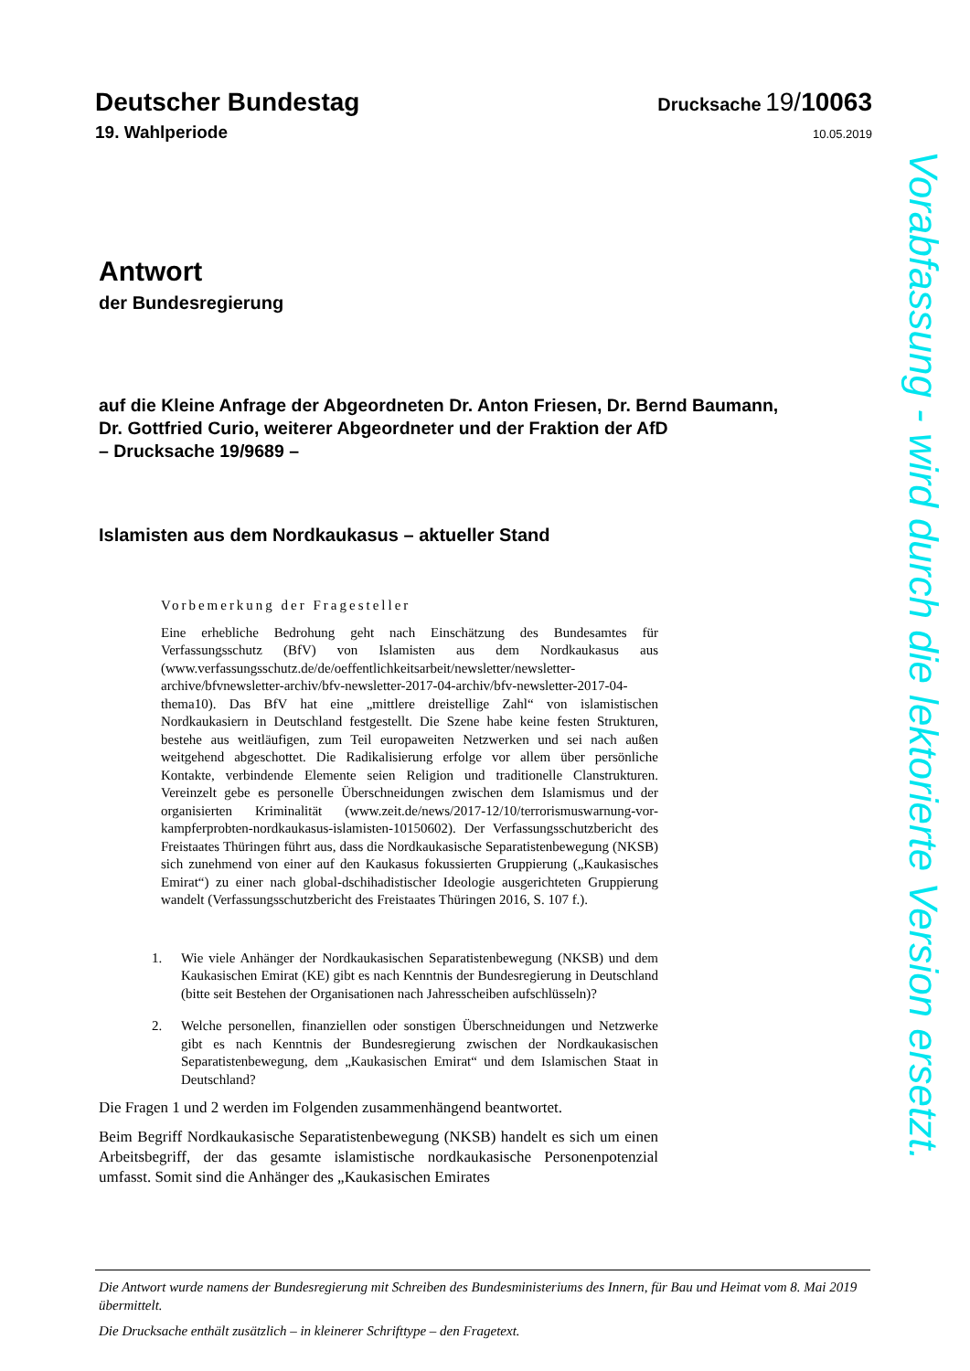Deutscher Bundestag
Drucksache 19/10063
19. Wahlperiode
10.05.2019
Antwort
der Bundesregierung
auf die Kleine Anfrage der Abgeordneten Dr. Anton Friesen, Dr. Bernd Baumann,
Dr. Gottfried Curio, weiterer Abgeordneter und der Fraktion der AfD
– Drucksache 19/9689 –
Islamisten aus dem Nordkaukasus – aktueller Stand
Vorbemerkung der Fragesteller
Eine erhebliche Bedrohung geht nach Einschätzung des Bundesamtes für Verfassungsschutz (BfV) von Islamisten aus dem Nordkaukasus aus (www.verfassungsschutz.de/de/oeffentlichkeitsarbeit/newsletter/newsletter-archive/bfvnewsletter-archiv/bfv-newsletter-2017-04-archiv/bfv-newsletter-2017-04-thema10). Das BfV hat eine „mittlere dreistellige Zahl“ von islamistischen Nordkaukasiern in Deutschland festgestellt. Die Szene habe keine festen Strukturen, bestehe aus weitläufigen, zum Teil europaweiten Netzwerken und sei nach außen weitgehend abgeschottet. Die Radikalisierung erfolge vor allem über persönliche Kontakte, verbindende Elemente seien Religion und traditionelle Clanstrukturen. Vereinzelt gebe es personelle Überschneidungen zwischen dem Islamismus und der organisierten Kriminalität (www.zeit.de/news/2017-12/10/terrorismuswarnung-vor-kampferprobten-nordkaukasus-islamisten-10150602). Der Verfassungsschutzbericht des Freistaates Thüringen führt aus, dass die Nordkaukasische Separatistenbewegung (NKSB) sich zunehmend von einer auf den Kaukasus fokussierten Gruppierung („Kaukasisches Emirat“) zu einer nach global-dschihadistischer Ideologie ausgerichteten Gruppierung wandelt (Verfassungsschutzbericht des Freistaates Thüringen 2016, S. 107 f.).
1. Wie viele Anhänger der Nordkaukasischen Separatistenbewegung (NKSB) und dem Kaukasischen Emirat (KE) gibt es nach Kenntnis der Bundesregierung in Deutschland (bitte seit Bestehen der Organisationen nach Jahresscheiben aufschlüsseln)?
2. Welche personellen, finanziellen oder sonstigen Überschneidungen und Netzwerke gibt es nach Kenntnis der Bundesregierung zwischen der Nordkaukasischen Separatistenbewegung, dem „Kaukasischen Emirat“ und dem Islamischen Staat in Deutschland?
Die Fragen 1 und 2 werden im Folgenden zusammenhängend beantwortet.
Beim Begriff Nordkaukasische Separatistenbewegung (NKSB) handelt es sich um einen Arbeitsbegriff, der das gesamte islamistische nordkaukasische Personenpotenzial umfasst. Somit sind die Anhänger des „Kaukasischen Emirates
Vorabfassung - wird durch die lektorierte Version ersetzt.
Die Antwort wurde namens der Bundesregierung mit Schreiben des Bundesministeriums des Innern, für Bau und Heimat vom 8. Mai 2019 übermittelt.
Die Drucksache enthält zusätzlich – in kleinerer Schrifttype – den Fragetext.